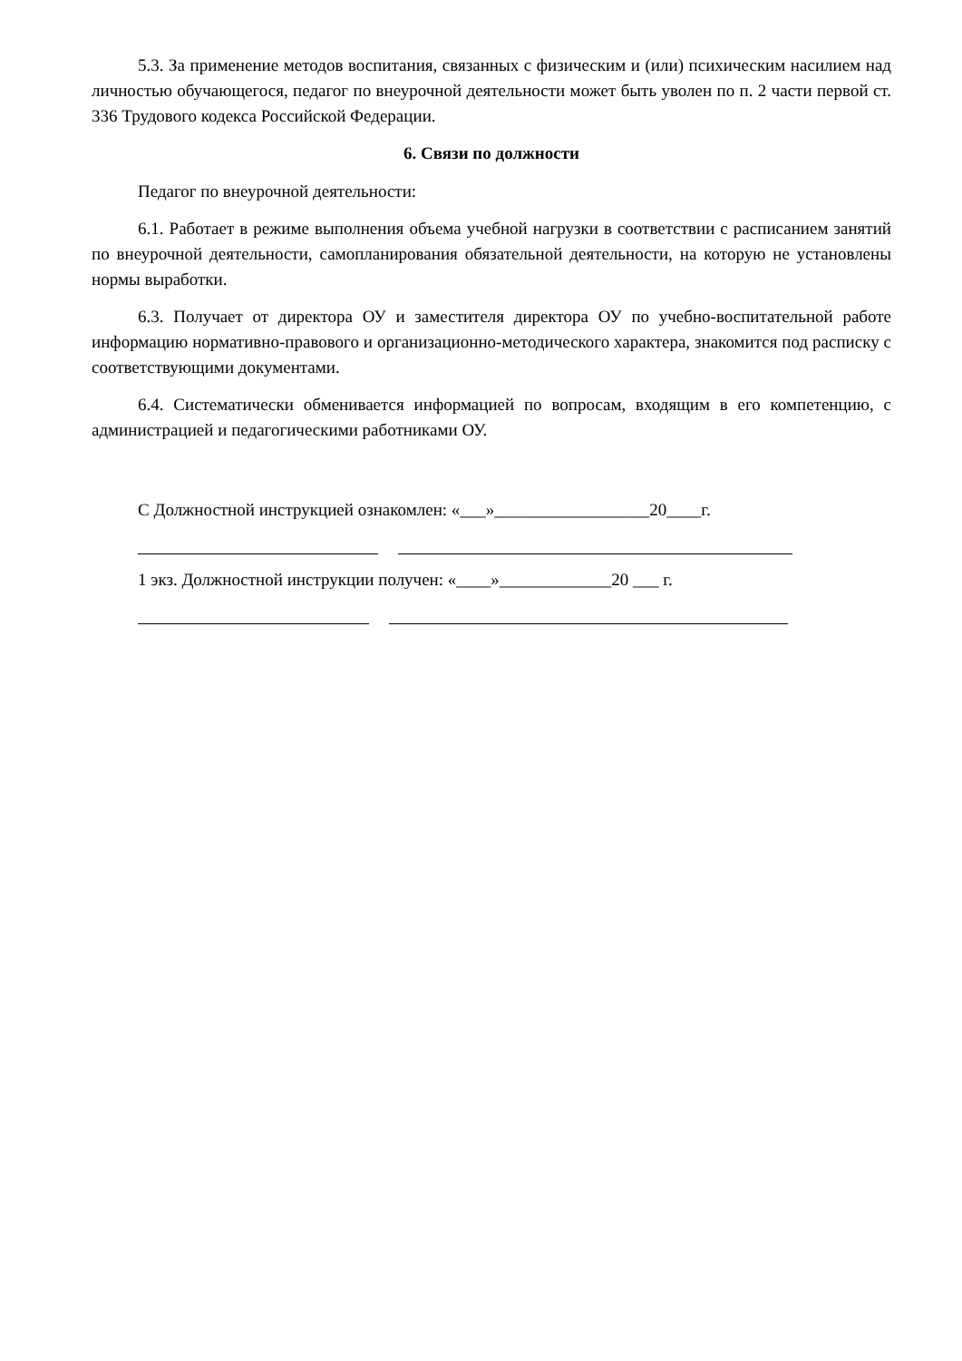5.3. За применение методов воспитания, связанных с физическим и (или) психическим насилием над личностью обучающегося, педагог по внеурочной деятельности может быть уволен по п. 2 части первой ст. 336 Трудового кодекса Российской Федерации.
6. Связи по должности
Педагог по внеурочной деятельности:
6.1. Работает в режиме выполнения объема учебной нагрузки в соответствии с расписанием занятий по внеурочной деятельности, самопланирования обязательной деятельности, на которую не установлены нормы выработки.
6.3. Получает от директора ОУ и заместителя директора ОУ по учебно-воспитательной работе информацию нормативно-правового и организационно-методического характера, знакомится под расписку с соответствующими документами.
6.4. Систематически обменивается информацией по вопросам, входящим в его компетенцию, с администрацией и педагогическими работниками ОУ.
С Должностной инструкцией ознакомлен: «___»__________________20____г.
1 экз. Должностной инструкции получен: «____»_____________20 ___ г.